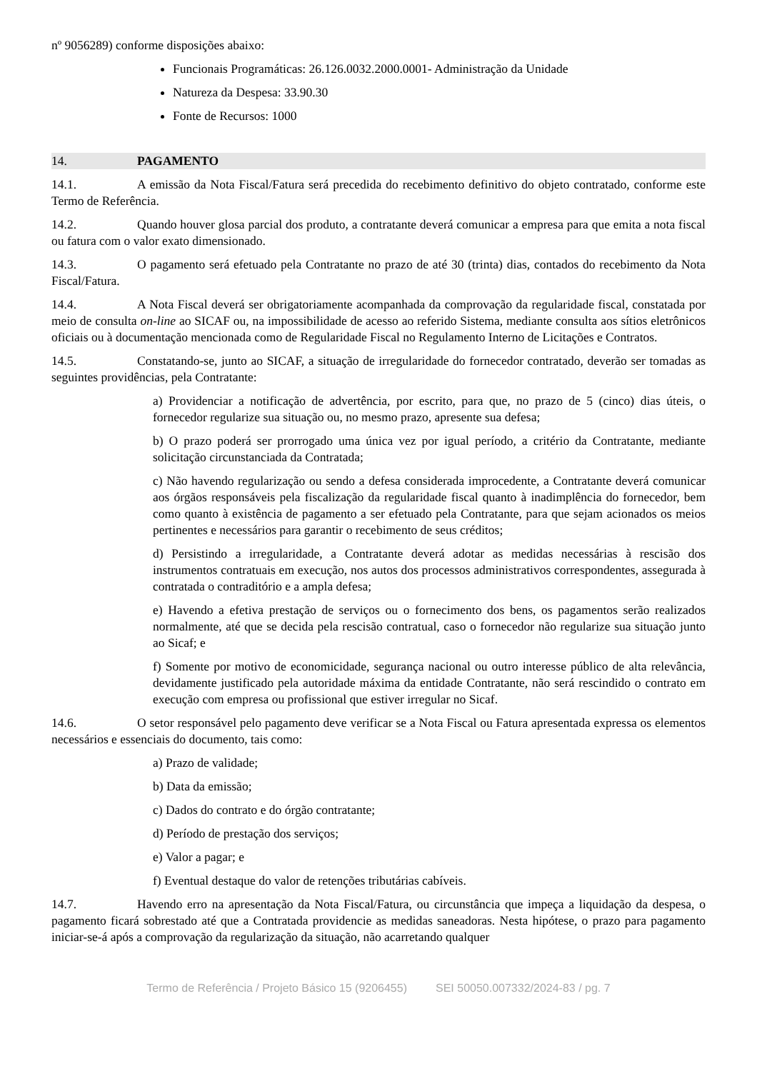nº 9056289) conforme disposições abaixo:
Funcionais Programáticas: 26.126.0032.2000.0001- Administração da Unidade
Natureza da Despesa: 33.90.30
Fonte de Recursos: 1000
14. PAGAMENTO
14.1. A emissão da Nota Fiscal/Fatura será precedida do recebimento definitivo do objeto contratado, conforme este Termo de Referência.
14.2. Quando houver glosa parcial dos produto, a contratante deverá comunicar a empresa para que emita a nota fiscal ou fatura com o valor exato dimensionado.
14.3. O pagamento será efetuado pela Contratante no prazo de até 30 (trinta) dias, contados do recebimento da Nota Fiscal/Fatura.
14.4. A Nota Fiscal deverá ser obrigatoriamente acompanhada da comprovação da regularidade fiscal, constatada por meio de consulta on-line ao SICAF ou, na impossibilidade de acesso ao referido Sistema, mediante consulta aos sítios eletrônicos oficiais ou à documentação mencionada como de Regularidade Fiscal no Regulamento Interno de Licitações e Contratos.
14.5. Constatando-se, junto ao SICAF, a situação de irregularidade do fornecedor contratado, deverão ser tomadas as seguintes providências, pela Contratante:
a) Providenciar a notificação de advertência, por escrito, para que, no prazo de 5 (cinco) dias úteis, o fornecedor regularize sua situação ou, no mesmo prazo, apresente sua defesa;
b) O prazo poderá ser prorrogado uma única vez por igual período, a critério da Contratante, mediante solicitação circunstanciada da Contratada;
c) Não havendo regularização ou sendo a defesa considerada improcedente, a Contratante deverá comunicar aos órgãos responsáveis pela fiscalização da regularidade fiscal quanto à inadimplência do fornecedor, bem como quanto à existência de pagamento a ser efetuado pela Contratante, para que sejam acionados os meios pertinentes e necessários para garantir o recebimento de seus créditos;
d) Persistindo a irregularidade, a Contratante deverá adotar as medidas necessárias à rescisão dos instrumentos contratuais em execução, nos autos dos processos administrativos correspondentes, assegurada à contratada o contraditório e a ampla defesa;
e) Havendo a efetiva prestação de serviços ou o fornecimento dos bens, os pagamentos serão realizados normalmente, até que se decida pela rescisão contratual, caso o fornecedor não regularize sua situação junto ao Sicaf; e
f) Somente por motivo de economicidade, segurança nacional ou outro interesse público de alta relevância, devidamente justificado pela autoridade máxima da entidade Contratante, não será rescindido o contrato em execução com empresa ou profissional que estiver irregular no Sicaf.
14.6. O setor responsável pelo pagamento deve verificar se a Nota Fiscal ou Fatura apresentada expressa os elementos necessários e essenciais do documento, tais como:
a) Prazo de validade;
b) Data da emissão;
c) Dados do contrato e do órgão contratante;
d) Período de prestação dos serviços;
e) Valor a pagar; e
f) Eventual destaque do valor de retenções tributárias cabíveis.
14.7. Havendo erro na apresentação da Nota Fiscal/Fatura, ou circunstância que impeça a liquidação da despesa, o pagamento ficará sobrestado até que a Contratada providencie as medidas saneadoras. Nesta hipótese, o prazo para pagamento iniciar-se-á após a comprovação da regularização da situação, não acarretando qualquer
Termo de Referência / Projeto Básico 15 (9206455) SEI 50050.007332/2024-83 / pg. 7